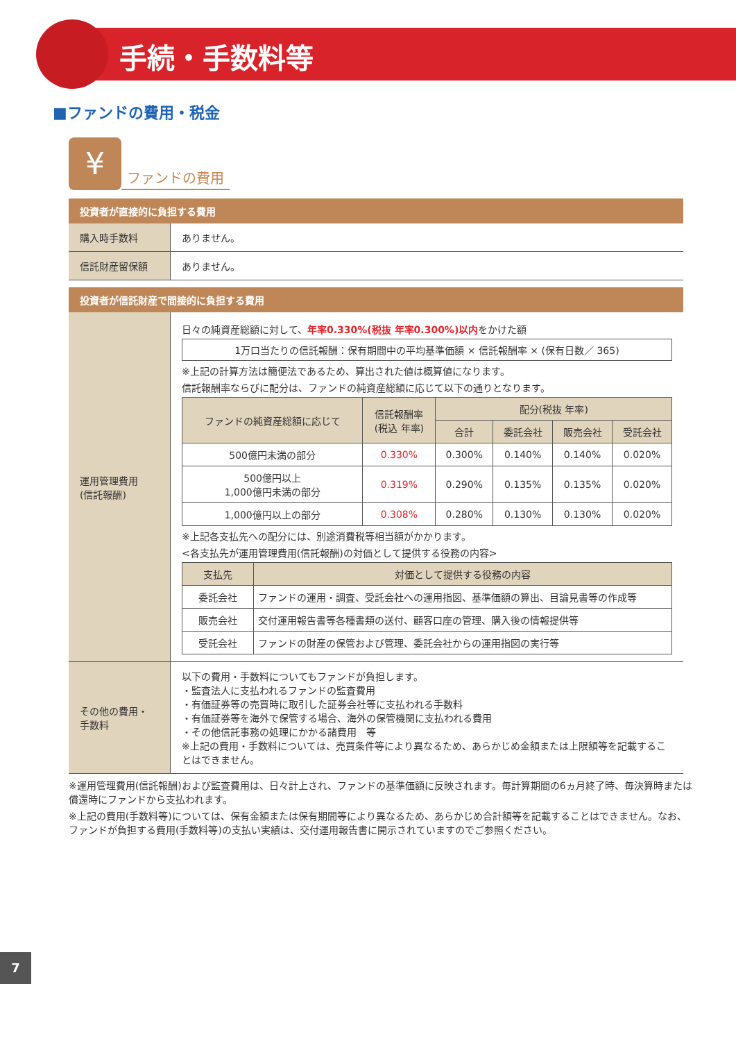手続・手数料等
■ファンドの費用・税金
¥
ファンドの費用
投資者が直接的に負担する費用
| 購入時手数料 | ありません。 |
| 信託財産留保額 | ありません。 |
投資者が信託財産で間接的に負担する費用
| 運用管理費用 (信託報酬) | 日々の純資産総額に対して、 年率0.330%(税抜 年率0.300%)以内 をかけた額 1万口当たりの信託報酬：保有期間中の平均基準価額 × 信託報酬率 × (保有日数／ 365) ※上記の計算方法は簡便法であるため、算出された値は概算値になります。 信託報酬率ならびに配分は、ファンドの純資産総額に応じて以下の通りとなります。 / ファンドの純資産総額に応じて / 信託報酬率 (税込 年率) / 配分(税抜 年率) / / / / / --- / --- / --- / --- / --- / --- / / / / 合計 / 委託会社 / 販売会社 / 受託会社 / / 500億円未満の部分 / 0.330% / 0.300% / 0.140% / 0.140% / 0.020% / / 500億円以上 1,000億円未満の部分 / 0.319% / 0.290% / 0.135% / 0.135% / 0.020% / / 1,000億円以上の部分 / 0.308% / 0.280% / 0.130% / 0.130% / 0.020% / ※上記各支払先への配分には、別途消費税等相当額がかかります。 <各支払先が運用管理費用(信託報酬)の対価として提供する役務の内容> / 支払先 / 対価として提供する役務の内容 / / --- / --- / / 委託会社 / ファンドの運用・調査、受託会社への運用指図、基準価額の算出、目論見書等の作成等 / / 販売会社 / 交付運用報告書等各種書類の送付、顧客口座の管理、購入後の情報提供等 / / 受託会社 / ファンドの財産の保管および管理、委託会社からの運用指図の実行等 / |
| その他の費用・ 手数料 | 以下の費用・手数料についてもファンドが負担します。 ・監査法人に支払われるファンドの監査費用 ・有価証券等の売買時に取引した証券会社等に支払われる手数料 ・有価証券等を海外で保管する場合、海外の保管機関に支払われる費用 ・その他信託事務の処理にかかる諸費用 等 ※上記の費用・手数料については、売買条件等により異なるため、あらかじめ金額または上限額等を記載することはできません。 |
※運用管理費用(信託報酬)および監査費用は、日々計上され、ファンドの基準価額に反映されます。毎計算期間の6ヵ月終了時、毎決算時または償還時にファンドから支払われます。
※上記の費用(手数料等)については、保有金額または保有期間等により異なるため、あらかじめ合計額等を記載することはできません。なお、ファンドが負担する費用(手数料等)の支払い実績は、交付運用報告書に開示されていますのでご参照ください。
7